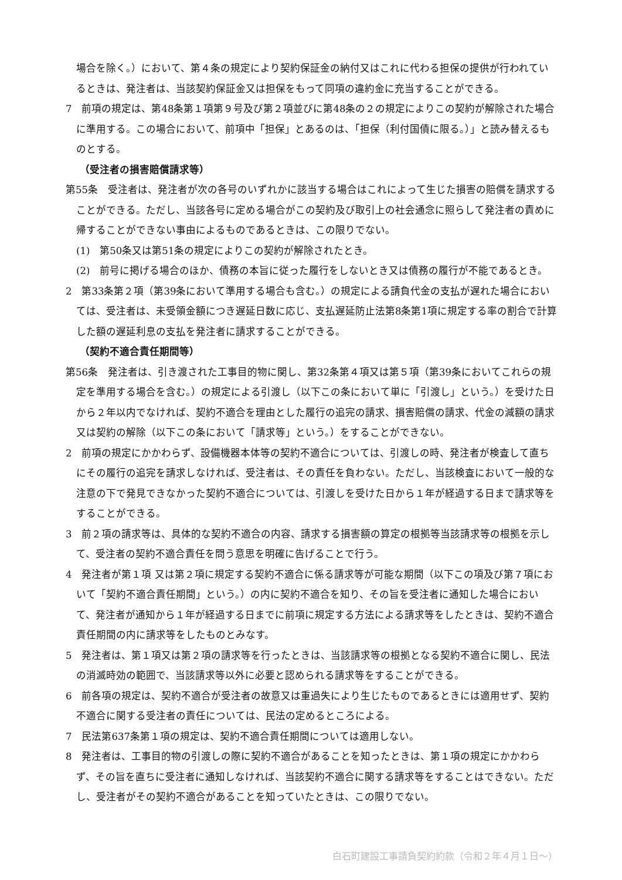場合を除く。）において、第４条の規定により契約保証金の納付又はこれに代わる担保の提供が行われているときは、発注者は、当該契約保証金又は担保をもって同項の違約金に充当することができる。
7　前項の規定は、第48条第１項第９号及び第２項並びに第48条の２の規定によりこの契約が解除された場合に準用する。この場合において、前項中「担保」とあるのは、「担保（利付国債に限る。）」と読み替えるものとする。
（受注者の損害賠償請求等）
第55条　受注者は、発注者が次の各号のいずれかに該当する場合はこれによって生じた損害の賠償を請求することができる。ただし、当該各号に定める場合がこの契約及び取引上の社会通念に照らして発注者の責めに帰することができない事由によるものであるときは、この限りでない。
(1)　第50条又は第51条の規定によりこの契約が解除されたとき。
(2)　前号に掲げる場合のほか、債務の本旨に従った履行をしないとき又は債務の履行が不能であるとき。
2　第33条第２項（第39条において準用する場合も含む。）の規定による請負代金の支払が遅れた場合においては、受注者は、未受領金額につき遅延日数に応じ、支払遅延防止法第8条第1項に規定する率の割合で計算した額の遅延利息の支払を発注者に請求することができる。
（契約不適合責任期間等）
第56条　発注者は、引き渡された工事目的物に関し、第32条第４項又は第５項（第39条においてこれらの規定を準用する場合を含む。）の規定による引渡し（以下この条において単に「引渡し」という。）を受けた日から２年以内でなければ、契約不適合を理由とした履行の追完の請求、損害賠償の請求、代金の減額の請求又は契約の解除（以下この条において「請求等」という。）をすることができない。
2　前項の規定にかかわらず、設備機器本体等の契約不適合については、引渡しの時、発注者が検査して直ちにその履行の追完を請求しなければ、受注者は、その責任を負わない。ただし、当該検査において一般的な注意の下で発見できなかった契約不適合については、引渡しを受けた日から１年が経過する日まで請求等をすることができる。
3　前２項の請求等は、具体的な契約不適合の内容、請求する損害額の算定の根拠等当該請求等の根拠を示して、受注者の契約不適合責任を問う意思を明確に告げることで行う。
4　発注者が第１項 又は第２項に規定する契約不適合に係る請求等が可能な期間（以下この項及び第７項において「契約不適合責任期間」という。）の内に契約不適合を知り、その旨を受注者に通知した場合において、発注者が通知から１年が経過する日までに前項に規定する方法による請求等をしたときは、契約不適合責任期間の内に請求等をしたものとみなす。
5　発注者は、第１項又は第２項の請求等を行ったときは、当該請求等の根拠となる契約不適合に関し、民法の消滅時効の範囲で、当該請求等以外に必要と認められる請求等をすることができる。
6　前各項の規定は、契約不適合が受注者の故意又は重過失により生じたものであるときには適用せず、契約不適合に関する受注者の責任については、民法の定めるところによる。
7　民法第637条第１項の規定は、契約不適合責任期間については適用しない。
8　発注者は、工事目的物の引渡しの際に契約不適合があることを知ったときは、第１項の規定にかかわらず、その旨を直ちに受注者に通知しなければ、当該契約不適合に関する請求等をすることはできない。ただし、受注者がその契約不適合があることを知っていたときは、この限りでない。
白石町建設工事請負契約約款（令和２年４月１日～）